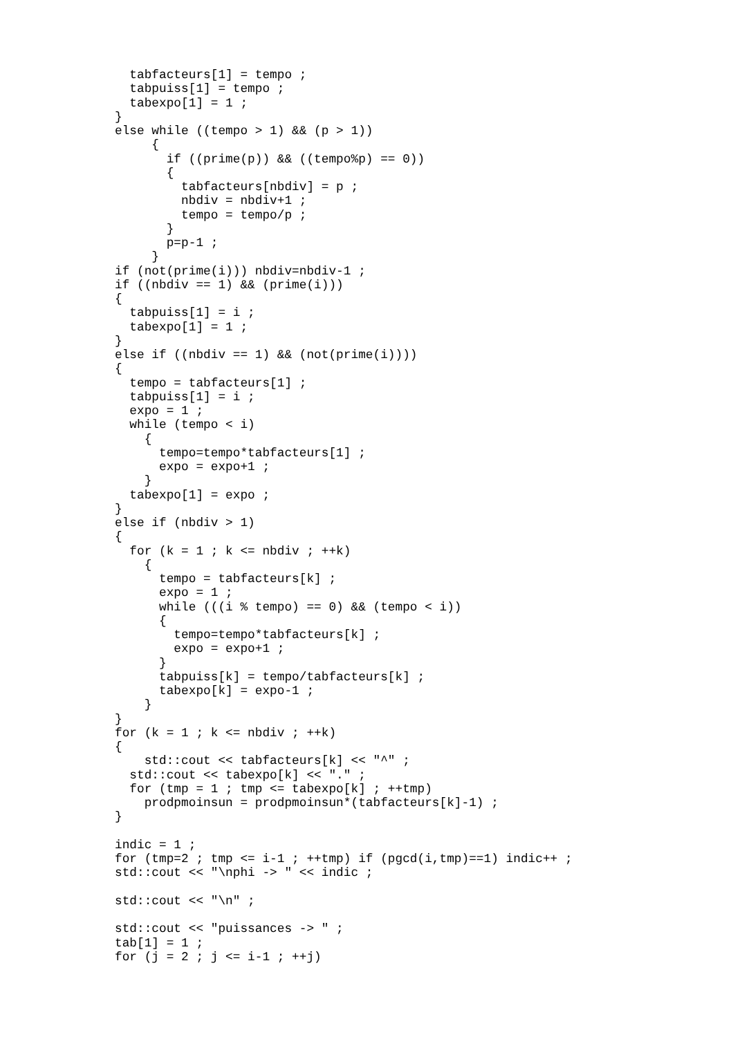tabfacteurs[1] = tempo ;
  tabpuiss[1] = tempo ;
  tabexpo[1] = 1 ;
}
else while ((tempo > 1) && (p > 1))
     {
       if ((prime(p)) && ((tempo%p) == 0))
       {
         tabfacteurs[nbdiv] = p ;
         nbdiv = nbdiv+1 ;
         tempo = tempo/p ;
       }
       p=p-1 ;
     }
if (not(prime(i))) nbdiv=nbdiv-1 ;
if ((nbdiv == 1) && (prime(i)))
{
  tabpuiss[1] = i ;
  tabexpo[1] = 1 ;
}
else if ((nbdiv == 1) && (not(prime(i))))
{
  tempo = tabfacteurs[1] ;
  tabpuiss[1] = i ;
  expo = 1 ;
  while (tempo < i)
    {
      tempo=tempo*tabfacteurs[1] ;
      expo = expo+1 ;
    }
  tabexpo[1] = expo ;
}
else if (nbdiv > 1)
{
  for (k = 1 ; k <= nbdiv ; ++k)
    {
      tempo = tabfacteurs[k] ;
      expo = 1 ;
      while (((i % tempo) == 0) && (tempo < i))
      {
        tempo=tempo*tabfacteurs[k] ;
        expo = expo+1 ;
      }
      tabpuiss[k] = tempo/tabfacteurs[k] ;
      tabexpo[k] = expo-1 ;
    }
}
for (k = 1 ; k <= nbdiv ; ++k)
{
    std::cout << tabfacteurs[k] << "^" ;
  std::cout << tabexpo[k] << "." ;
  for (tmp = 1 ; tmp <= tabexpo[k] ; ++tmp)
    prodpmoinsun = prodpmoinsun*(tabfacteurs[k]-1) ;
}

indic = 1 ;
for (tmp=2 ; tmp <= i-1 ; ++tmp) if (pgcd(i,tmp)==1) indic++ ;
std::cout << "\nphi -> " << indic ;

std::cout << "\n" ;

std::cout << "puissances -> " ;
tab[1] = 1 ;
for (j = 2 ; j <= i-1 ; ++j)